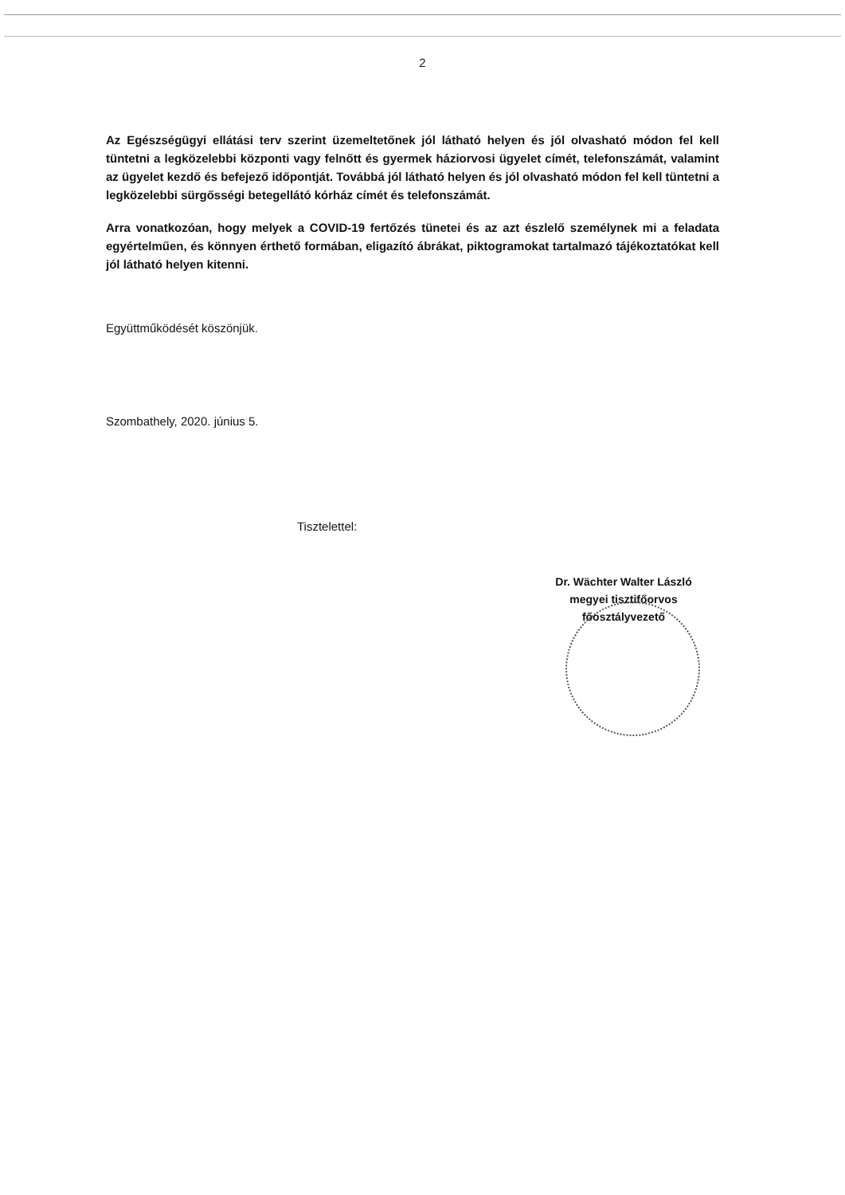2
Az Egészségügyi ellátási terv szerint üzemeltetőnek jól látható helyen és jól olvasható módon fel kell tüntetni a legközelebbi központi vagy felnőtt és gyermek háziorvosi ügyelet címét, telefonszámát, valamint az ügyelet kezdő és befejező időpontját. Továbbá jól látható helyen és jól olvasható módon fel kell tüntetni a legközelebbi sürgősségi betegellátó kórház címét és telefonszámát.
Arra vonatkozóan, hogy melyek a COVID-19 fertőzés tünetei és az azt észlelő személynek mi a feladata egyértelműen, és könnyen érthető formában, eligazító ábrákat, piktogramokat tartalmazó tájékoztatókat kell jól látható helyen kitenni.
Együttműködését köszönjük.
Szombathely, 2020. június 5.
Tisztelettel:
Dr. Wächter Walter László
megyei tisztifőorvos
főosztályvezető